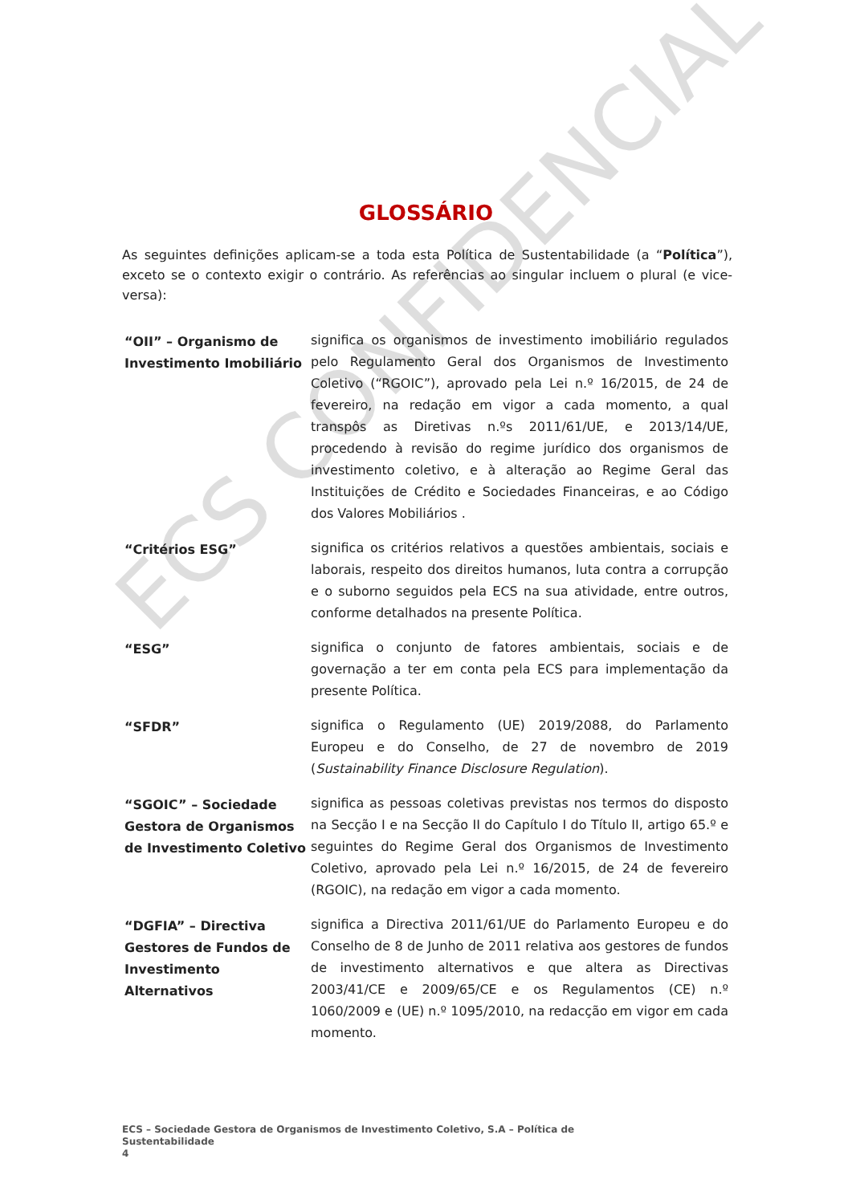ECS CONFIDENCIAL
GLOSSÁRIO
As seguintes definições aplicam-se a toda esta Política de Sustentabilidade (a “Política”), exceto se o contexto exigir o contrário. As referências ao singular incluem o plural (e vice-versa):
| “OII” – Organismo de Investimento Imobiliário | significa os organismos de investimento imobiliário regulados pelo Regulamento Geral dos Organismos de Investimento Coletivo (“RGOIC”), aprovado pela Lei n.º 16/2015, de 24 de fevereiro, na redação em vigor a cada momento, a qual transpôs as Diretivas n.ºs 2011/61/UE, e 2013/14/UE, procedendo à revisão do regime jurídico dos organismos de investimento coletivo, e à alteração ao Regime Geral das Instituições de Crédito e Sociedades Financeiras, e ao Código dos Valores Mobiliários . |
| “Critérios ESG” | significa os critérios relativos a questões ambientais, sociais e laborais, respeito dos direitos humanos, luta contra a corrupção e o suborno seguidos pela ECS na sua atividade, entre outros, conforme detalhados na presente Política. |
| “ESG” | significa o conjunto de fatores ambientais, sociais e de governação a ter em conta pela ECS para implementação da presente Política. |
| “SFDR” | significa o Regulamento (UE) 2019/2088, do Parlamento Europeu e do Conselho, de 27 de novembro de 2019 ( Sustainability Finance Disclosure Regulation ). |
| “SGOIC” – Sociedade Gestora de Organismos de Investimento Coletivo | significa as pessoas coletivas previstas nos termos do disposto na Secção I e na Secção II do Capítulo I do Título II, artigo 65.º e seguintes do Regime Geral dos Organismos de Investimento Coletivo, aprovado pela Lei n.º 16/2015, de 24 de fevereiro (RGOIC), na redação em vigor a cada momento. |
| “DGFIA” – Directiva Gestores de Fundos de Investimento Alternativos | significa a Directiva 2011/61/UE do Parlamento Europeu e do Conselho de 8 de Junho de 2011 relativa aos gestores de fundos de investimento alternativos e que altera as Directivas 2003/41/CE e 2009/65/CE e os Regulamentos (CE) n.º 1060/2009 e (UE) n.º 1095/2010, na redacção em vigor em cada momento. |
ECS – Sociedade Gestora de Organismos de Investimento Coletivo, S.A – Política de Sustentabilidade
4